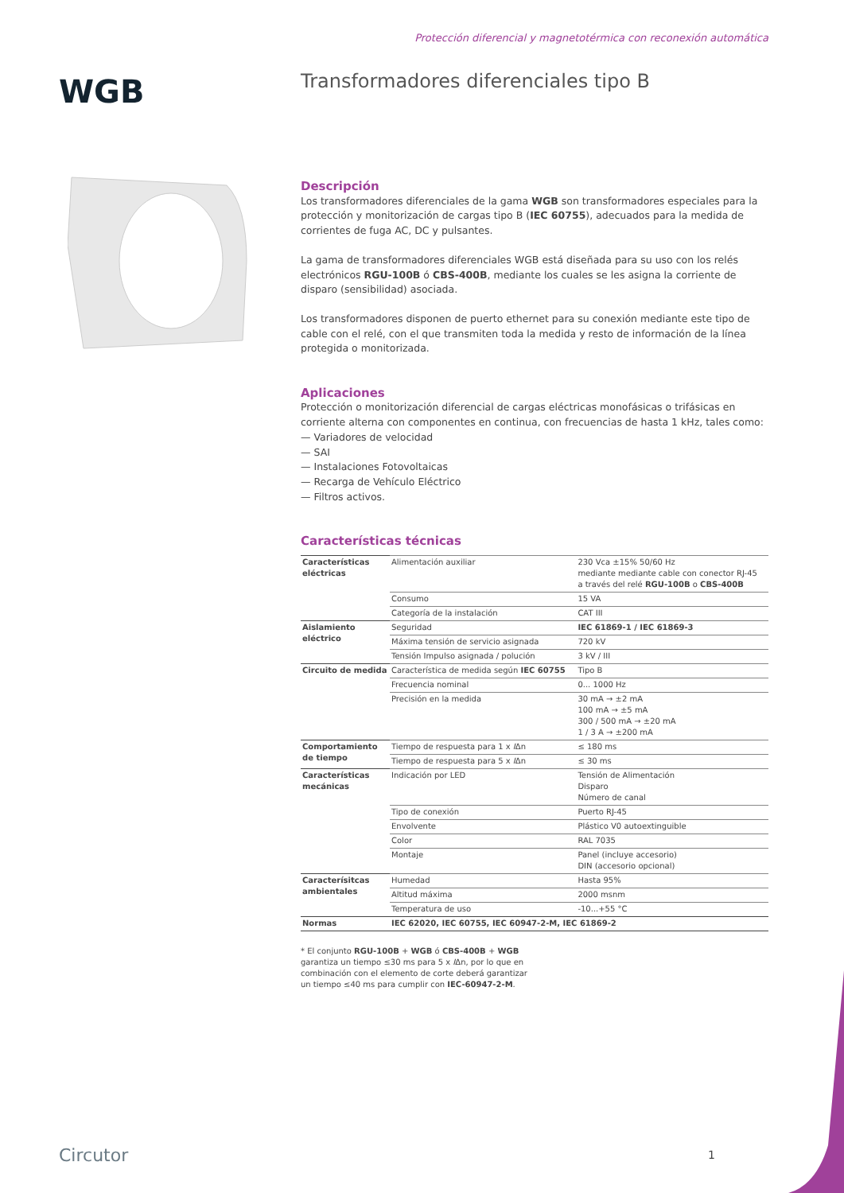Protección diferencial y magnetotérmica con reconexión automática
WGB
Transformadores diferenciales tipo B
Descripción
Los transformadores diferenciales de la gama WGB son transformadores especiales para la protección y monitorización de cargas tipo B (IEC 60755), adecuados para la medida de corrientes de fuga AC, DC y pulsantes.
La gama de transformadores diferenciales WGB está diseñada para su uso con los relés electrónicos RGU-100B ó CBS-400B, mediante los cuales se les asigna la corriente de disparo (sensibilidad) asociada.
Los transformadores disponen de puerto ethernet para su conexión mediante este tipo de cable con el relé, con el que transmiten toda la medida y resto de información de la línea protegida o monitorizada.
Aplicaciones
Protección o monitorización diferencial de cargas eléctricas monofásicas o trifásicas en corriente alterna con componentes en continua, con frecuencias de hasta 1 kHz, tales como:
— Variadores de velocidad
— SAI
— Instalaciones Fotovoltaicas
— Recarga de Vehículo Eléctrico
— Filtros activos.
Características técnicas
| Características eléctricas | Alimentación auxiliar | 230 Vca ±15% 50/60 Hz mediante mediante cable con conector RJ-45 a través del relé RGU-100B o CBS-400B |
| | Consumo | 15 VA |
| | Categoría de la instalación | CAT III |
| Aislamiento eléctrico | Seguridad | IEC 61869-1 / IEC 61869-3 |
| | Máxima tensión de servicio asignada | 720 kV |
| | Tensión Impulso asignada / polución | 3 kV / III |
| Circuito de medida | Característica de medida según IEC 60755 | Tipo B |
| | Frecuencia nominal | 0... 1000 Hz |
| | Precisión en la medida | 30 mA → ±2 mA 100 mA → ±5 mA 300 / 500 mA → ±20 mA 1 / 3 A → ±200 mA |
| Comportamiento de tiempo | Tiempo de respuesta para 1 x I Δn | ≤ 180 ms |
| | Tiempo de respuesta para 5 x I Δn | ≤ 30 ms |
| Características mecánicas | Indicación por LED | Tensión de Alimentación Disparo Número de canal |
| | Tipo de conexión | Puerto RJ-45 |
| | Envolvente | Plástico V0 autoextinguible |
| | Color | RAL 7035 |
| | Montaje | Panel (incluye accesorio) DIN (accesorio opcional) |
| Caracterísitcas ambientales | Humedad | Hasta 95% |
| | Altitud máxima | 2000 msnm |
| | Temperatura de uso | -10...+55 °C |
| Normas | IEC 62020, IEC 60755, IEC 60947-2-M, IEC 61869-2 | |
* El conjunto RGU-100B + WGB ó CBS-400B + WGB garantiza un tiempo ≤30 ms para 5 x IΔn, por lo que en combinación con el elemento de corte deberá garantizar un tiempo ≤40 ms para cumplir con IEC-60947-2-M.
Circutor 1